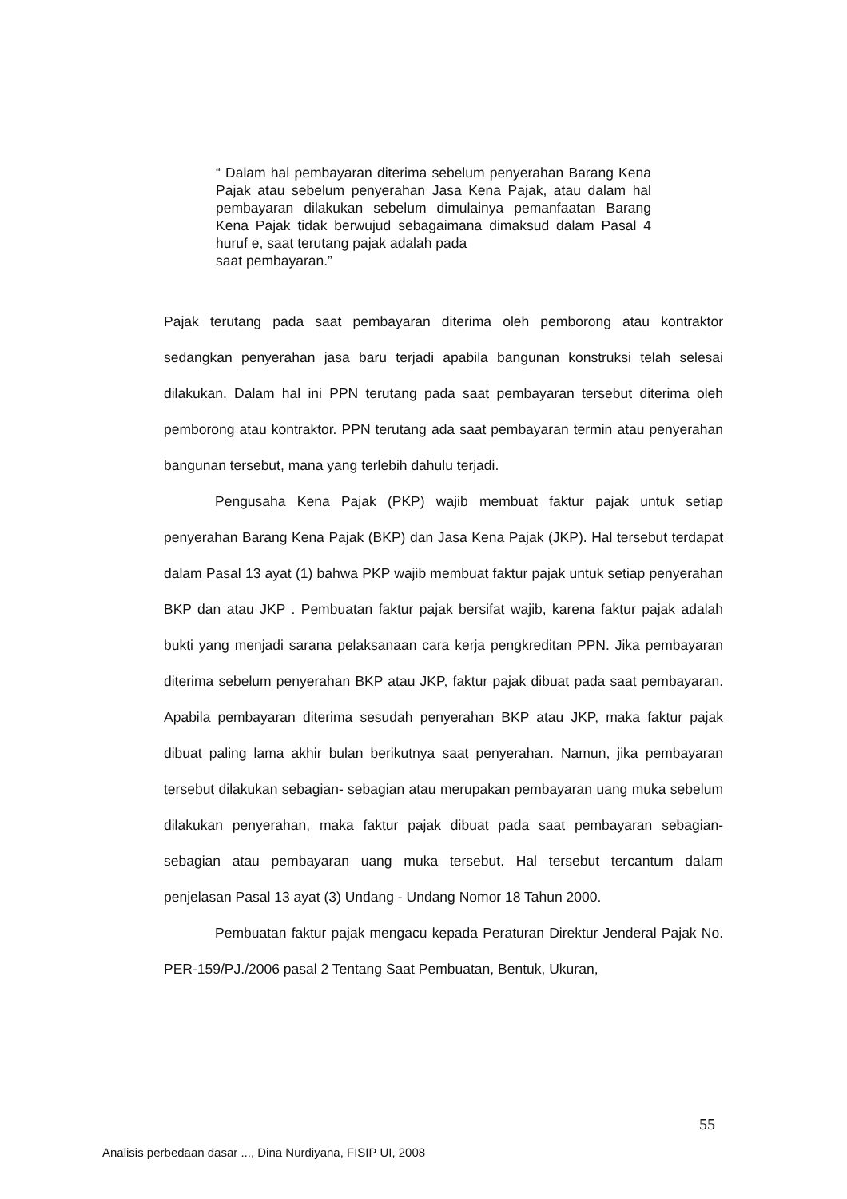“ Dalam hal pembayaran diterima sebelum penyerahan Barang Kena Pajak atau sebelum penyerahan Jasa Kena Pajak, atau dalam hal pembayaran dilakukan sebelum dimulainya pemanfaatan Barang Kena Pajak tidak berwujud sebagaimana dimaksud dalam Pasal 4 huruf e, saat terutang pajak adalah pada
saat pembayaran.”
Pajak terutang pada saat pembayaran diterima oleh pemborong atau kontraktor sedangkan penyerahan jasa baru terjadi apabila bangunan konstruksi telah selesai dilakukan. Dalam hal ini PPN terutang pada saat pembayaran tersebut diterima oleh pemborong atau kontraktor. PPN terutang ada saat pembayaran termin atau penyerahan bangunan tersebut, mana yang terlebih dahulu terjadi.
Pengusaha Kena Pajak (PKP) wajib membuat faktur pajak untuk setiap penyerahan Barang Kena Pajak (BKP) dan Jasa Kena Pajak (JKP). Hal tersebut terdapat dalam Pasal 13 ayat (1) bahwa PKP wajib membuat faktur pajak untuk setiap penyerahan BKP dan atau JKP . Pembuatan faktur pajak bersifat wajib, karena faktur pajak adalah bukti yang menjadi sarana pelaksanaan cara kerja pengkreditan PPN. Jika pembayaran diterima sebelum penyerahan BKP atau JKP, faktur pajak dibuat pada saat pembayaran. Apabila pembayaran diterima sesudah penyerahan BKP atau JKP, maka faktur pajak dibuat paling lama akhir bulan berikutnya saat penyerahan. Namun, jika pembayaran tersebut dilakukan sebagian- sebagian atau merupakan pembayaran uang muka sebelum dilakukan penyerahan, maka faktur pajak dibuat pada saat pembayaran sebagian- sebagian atau pembayaran uang muka tersebut. Hal tersebut tercantum dalam penjelasan Pasal 13 ayat (3) Undang - Undang Nomor 18 Tahun 2000.
Pembuatan faktur pajak mengacu kepada Peraturan Direktur Jenderal Pajak No. PER-159/PJ./2006 pasal 2 Tentang Saat Pembuatan, Bentuk, Ukuran,
55
Analisis perbedaan dasar ..., Dina Nurdiyana, FISIP UI, 2008